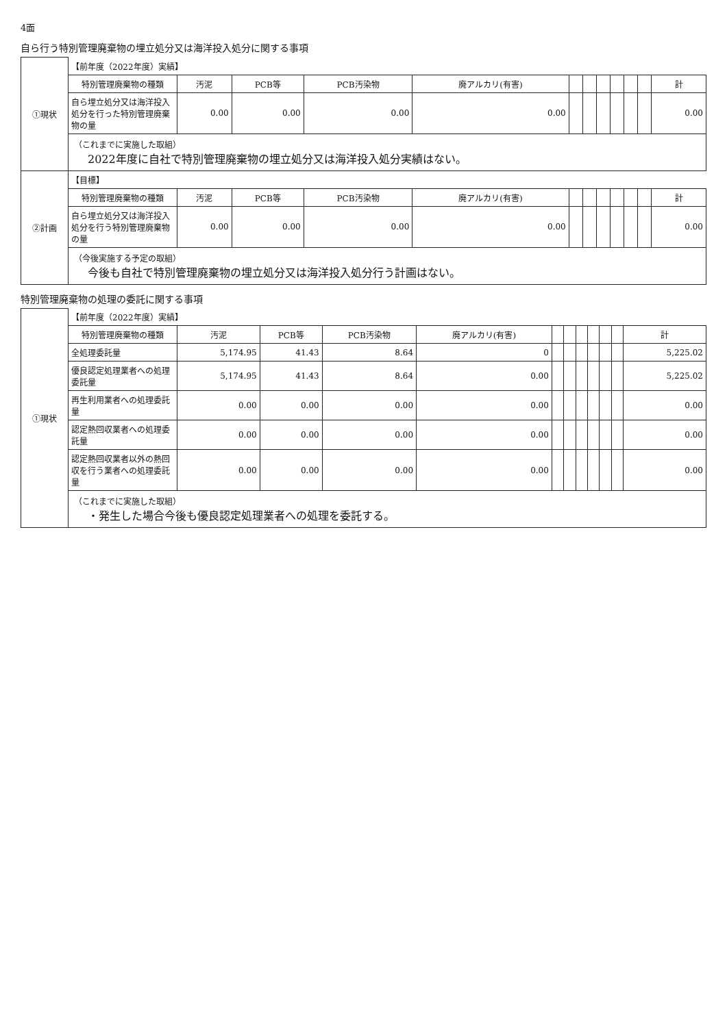4面
自ら行う特別管理廃棄物の埋立処分又は海洋投入処分に関する事項
| ①現状 | 【前年度（2022年度）実績】 | | | | | | | | | | | |
| | 特別管理廃棄物の種類 | 汚泥 | PCB等 | PCB汚染物 | 廃アルカリ(有害) | | | | | | | 計 |
| | 自ら埋立処分又は海洋投入処分を行った特別管理廃棄物の量 | 0.00 | 0.00 | 0.00 | 0.00 | | | | | | | 0.00 |
| | （これまでに実施した取組） 2022年度に自社で特別管理廃棄物の埋立処分又は海洋投入処分実績はない。 | | | | | | | | | | | |
| ②計画 | 【目標】 | | | | | | | | | | | |
| | 特別管理廃棄物の種類 | 汚泥 | PCB等 | PCB汚染物 | 廃アルカリ(有害) | | | | | | | 計 |
| | 自ら埋立処分又は海洋投入処分を行う特別管理廃棄物の量 | 0.00 | 0.00 | 0.00 | 0.00 | | | | | | | 0.00 |
| | （今後実施する予定の取組） 今後も自社で特別管理廃棄物の埋立処分又は海洋投入処分行う計画はない。 | | | | | | | | | | | |
特別管理廃棄物の処理の委託に関する事項
| ①現状 | 【前年度（2022年度）実績】 | | | | | | | | | | | |
| | 特別管理廃棄物の種類 | 汚泥 | PCB等 | PCB汚染物 | 廃アルカリ(有害) | | | | | | | 計 |
| | 全処理委託量 | 5,174.95 | 41.43 | 8.64 | 0 | | | | | | | 5,225.02 |
| | 優良認定処理業者への処理委託量 | 5,174.95 | 41.43 | 8.64 | 0.00 | | | | | | | 5,225.02 |
| | 再生利用業者への処理委託量 | 0.00 | 0.00 | 0.00 | 0.00 | | | | | | | 0.00 |
| | 認定熱回収業者への処理委託量 | 0.00 | 0.00 | 0.00 | 0.00 | | | | | | | 0.00 |
| | 認定熱回収業者以外の熱回収を行う業者への処理委託量 | 0.00 | 0.00 | 0.00 | 0.00 | | | | | | | 0.00 |
| | （これまでに実施した取組） ・発生した場合今後も優良認定処理業者への処理を委託する。 | | | | | | | | | | | |